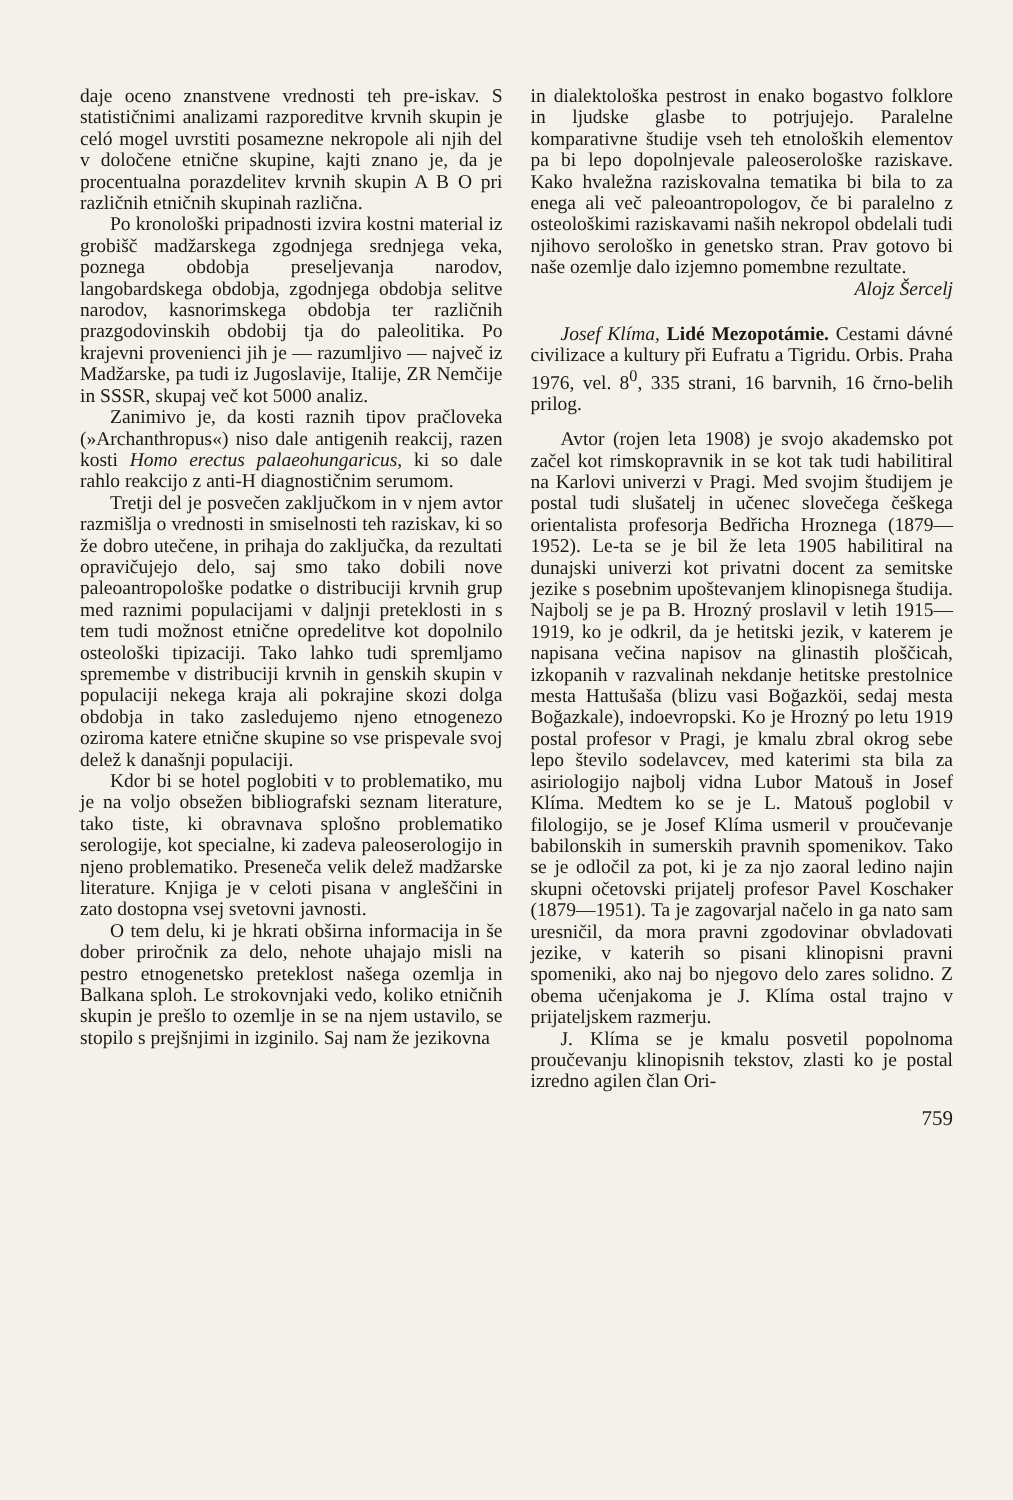daje oceno znanstvene vrednosti teh pre-iskav. S statističnimi analizami razporeditve krvnih skupin je celó mogel uvrstiti posamezne nekropole ali njih del v določene etnične skupine, kajti znano je, da je procentualna porazdelitev krvnih skupin A B O pri različnih etničnih skupinah različna.
Po kronološki pripadnosti izvira kostni material iz grobišč madžarskega zgodnjega srednjega veka, poznega obdobja preseljevanja narodov, langobardskega obdobja, zgodnjega obdobja selitve narodov, kasnorimskega obdobja ter različnih prazgodovinskih obdobij tja do paleolitika. Po krajevni provenienci jih je — razumljivo — največ iz Madžarske, pa tudi iz Jugoslavije, Italije, ZR Nemčije in SSSR, skupaj več kot 5000 analiz.
Zanimivo je, da kosti raznih tipov pračloveka (»Archanthropus«) niso dale antigenih reakcij, razen kosti Homo erectus palaeohungaricus, ki so dale rahlo reakcijo z anti-H diagnostičnim serumom.
Tretji del je posvečen zaključkom in v njem avtor razmišlja o vrednosti in smiselnosti teh raziskav, ki so že dobro utečene, in prihaja do zaključka, da rezultati opravičujejo delo, saj smo tako dobili nove paleoantropološke podatke o distribuciji krvnih grup med raznimi populacijami v daljnji preteklosti in s tem tudi možnost etnične opredelitve kot dopolnilo osteološki tipizaciji. Tako lahko tudi spremljamo spremembe v distribuciji krvnih in genskih skupin v populaciji nekega kraja ali pokrajine skozi dolga obdobja in tako zasledujemo njeno etnogenezo oziroma katere etnične skupine so vse prispevale svoj delež k današnji populaciji.
Kdor bi se hotel poglobiti v to problematiko, mu je na voljo obsežen bibliografski seznam literature, tako tiste, ki obravnava splošno problematiko serologije, kot specialne, ki zadeva paleoserologijo in njeno problematiko. Preseneča velik delež madžarske literature. Knjiga je v celoti pisana v angleščini in zato dostopna vsej svetovni javnosti.
O tem delu, ki je hkrati obširna informacija in še dober priročnik za delo, nehote uhajajo misli na pestro etnogenetsko preteklost našega ozemlja in Balkana sploh. Le strokovnjaki vedo, koliko etničnih skupin je prešlo to ozemlje in se na njem ustavilo, se stopilo s prejšnjimi in izginilo. Saj nam že jezikovna
in dialektološka pestrost in enako bogastvo folklore in ljudske glasbe to potrjujejo. Paralelne komparativne študije vseh teh etnoloških elementov pa bi lepo dopolnjevale paleoserološke raziskave. Kako hvaležna raziskovalna tematika bi bila to za enega ali več paleoantropologov, če bi paralelno z osteološkimi raziskavami naših nekropol obdelali tudi njihovo serološko in genetsko stran. Prav gotovo bi naše ozemlje dalo izjemno pomembne rezultate.
Alojz Šercelj
Josef Klíma, Lidé Mezopotámie. Cestami dávné civilizace a kultury při Eufratu a Tigridu. Orbis. Praha 1976, vel. 8<sup>0</sup>, 335 strani, 16 barvnih, 16 črno-belih prilog.
Avtor (rojen leta 1908) je svojo akademsko pot začel kot rimskopravnik in se kot tak tudi habilitiral na Karlovi univerzi v Pragi. Med svojim študijem je postal tudi slušatelj in učenec slovečega češkega orientalista profesorja Bedřicha Hroznega (1879—1952). Le-ta se je bil že leta 1905 habilitiral na dunajski univerzi kot privatni docent za semitske jezike s posebnim upoštevanjem klinopisnega študija. Najbolj se je pa B. Hrozný proslavil v letih 1915—1919, ko je odkril, da je hetitski jezik, v katerem je napisana večina napisov na glinastih ploščicah, izkopanih v razvalinah nekdanje hetitske prestolnice mesta Hattušaša (blizu vasi Boğazköi, sedaj mesta Boğazkale), indoevropski. Ko je Hrozný po letu 1919 postal profesor v Pragi, je kmalu zbral okrog sebe lepo število sodelavcev, med katerimi sta bila za asiriologijo najbolj vidna Lubor Matouš in Josef Klíma. Medtem ko se je L. Matouš poglobil v filologijo, se je Josef Klíma usmeril v proučevanje babilonskih in sumerskih pravnih spomenikov. Tako se je odločil za pot, ki je za njo zaoral ledino najin skupni očetovski prijatelj profesor Pavel Koschaker (1879—1951). Ta je zagovarjal načelo in ga nato sam uresničil, da mora pravni zgodovinar obvladovati jezike, v katerih so pisani klinopisni pravni spomeniki, ako naj bo njegovo delo zares solidno. Z obema učenjakoma je J. Klíma ostal trajno v prijateljskem razmerju.
J. Klíma se je kmalu posvetil popolnoma proučevanju klinopisnih tekstov, zlasti ko je postal izredno agilen član Ori-
759